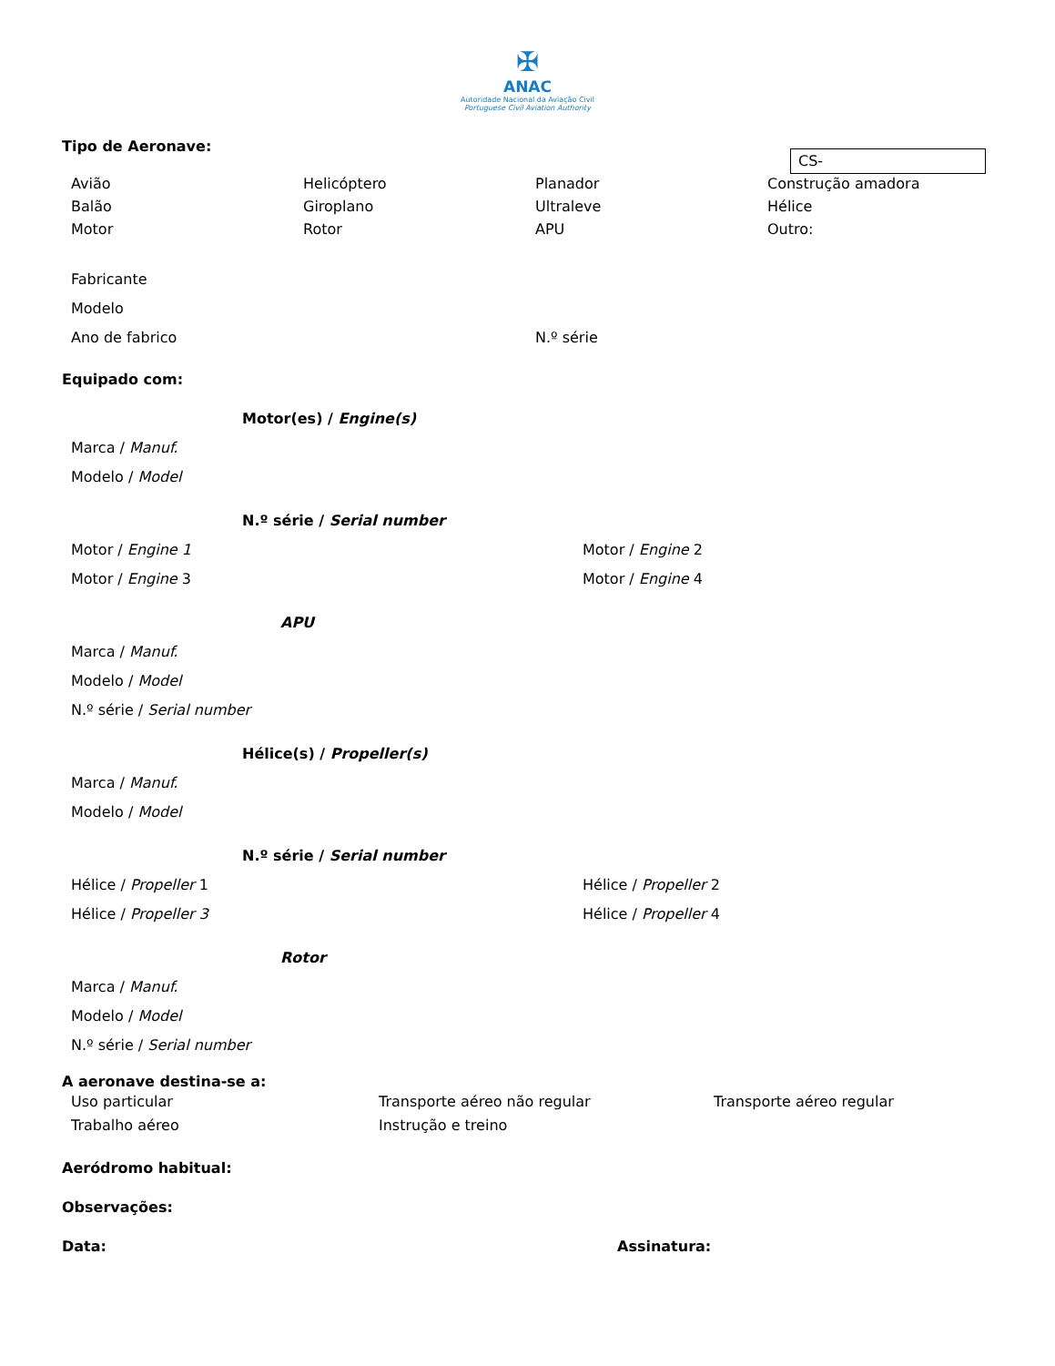✠
ANAC
Autoridade Nacional da Aviação Civil
Portuguese Civil Aviation Authority
CS-
Tipo de Aeronave:
Avião
Helicóptero
Planador
Construção amadora
Balão
Giroplano
Ultraleve
Hélice
Motor
Rotor
APU
Outro:
Fabricante
Modelo
Ano de fabrico
N.º série
Equipado com:
Motor(es) / Engine(s)
Marca / Manuf.
Modelo / Model
N.º série / Serial number
Motor / Engine 1
Motor / Engine 2
Motor / Engine 3
Motor / Engine 4
APU
Marca / Manuf.
Modelo / Model
N.º série / Serial number
Hélice(s) / Propeller(s)
Marca / Manuf.
Modelo / Model
N.º série / Serial number
Hélice / Propeller 1
Hélice / Propeller 2
Hélice / Propeller 3
Hélice / Propeller 4
Rotor
Marca / Manuf.
Modelo / Model
N.º série / Serial number
A aeronave destina-se a:
Uso particular
Transporte aéreo não regular
Transporte aéreo regular
Trabalho aéreo
Instrução e treino
Aeródromo habitual:
Observações:
Data:
Assinatura: